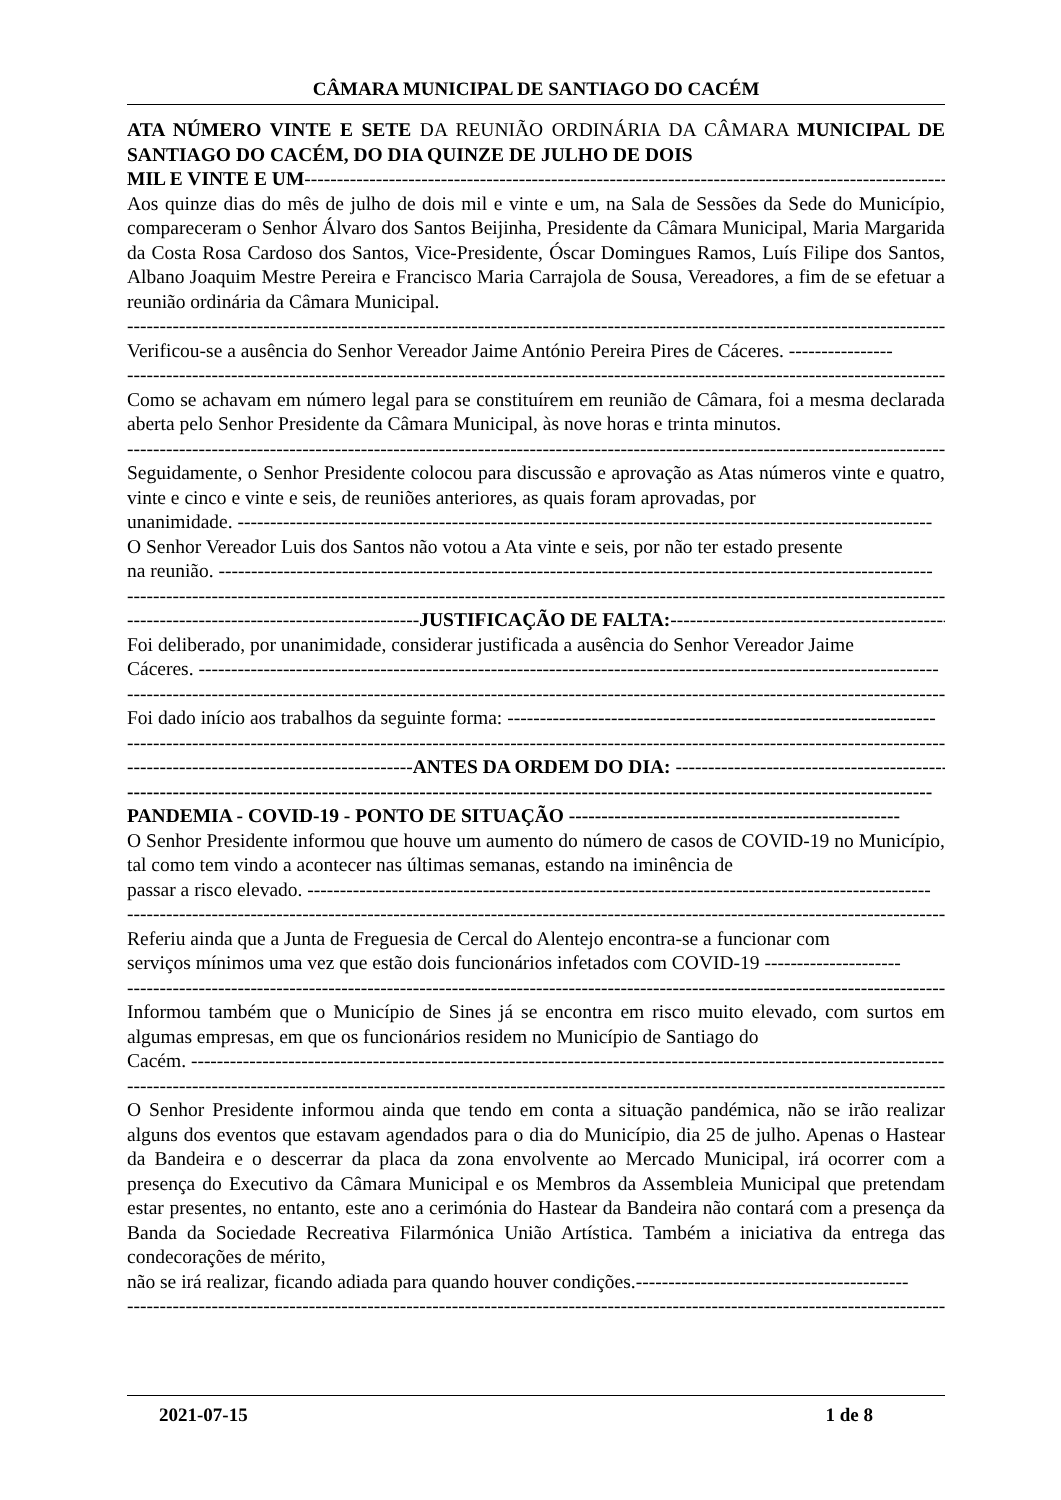CÂMARA MUNICIPAL DE SANTIAGO DO CACÉM
ATA NÚMERO VINTE E SETE DA REUNIÃO ORDINÁRIA DA CÂMARA MUNICIPAL DE SANTIAGO DO CACÉM, DO DIA QUINZE DE JULHO DE DOIS
MIL E VINTE E UM------------------------------------------------------------------------------------------------------
Aos quinze dias do mês de julho de dois mil e vinte e um, na Sala de Sessões da Sede do Município, compareceram o Senhor Álvaro dos Santos Beijinha, Presidente da Câmara Municipal, Maria Margarida da Costa Rosa Cardoso dos Santos, Vice-Presidente, Óscar Domingues Ramos, Luís Filipe dos Santos, Albano Joaquim Mestre Pereira e Francisco Maria Carrajola de Sousa, Vereadores, a fim de se efetuar a reunião ordinária da Câmara Municipal.
------------------------------------------------------------------------------------------------------------------------------------
Verificou-se a ausência do Senhor Vereador Jaime António Pereira Pires de Cáceres. ----------------
------------------------------------------------------------------------------------------------------------------------------------
Como se achavam em número legal para se constituírem em reunião de Câmara, foi a mesma declarada aberta pelo Senhor Presidente da Câmara Municipal, às nove horas e trinta minutos.
------------------------------------------------------------------------------------------------------------------------------------
Seguidamente, o Senhor Presidente colocou para discussão e aprovação as Atas números vinte e quatro, vinte e cinco e vinte e seis, de reuniões anteriores, as quais foram aprovadas, por
unanimidade. -----------------------------------------------------------------------------------------------------------
O Senhor Vereador Luis dos Santos não votou a Ata vinte e seis, por não ter estado presente
na reunião. --------------------------------------------------------------------------------------------------------------
------------------------------------------------------------------------------------------------------------------------------------
---------------------------------------------JUSTIFICAÇÃO DE FALTA:----------------------------------------------
Foi deliberado, por unanimidade, considerar justificada a ausência do Senhor Vereador Jaime
Cáceres. ------------------------------------------------------------------------------------------------------------------
------------------------------------------------------------------------------------------------------------------------------------
Foi dado início aos trabalhos da seguinte forma: ------------------------------------------------------------------
------------------------------------------------------------------------------------------------------------------------------------
--------------------------------------------ANTES DA ORDEM DO DIA: ----------------------------------------------
----------------------------------------------------------------------------------------------------------------------------
PANDEMIA - COVID-19 - PONTO DE SITUAÇÃO ---------------------------------------------------
O Senhor Presidente informou que houve um aumento do número de casos de COVID-19 no Município, tal como tem vindo a acontecer nas últimas semanas, estando na iminência de
passar a risco elevado. ------------------------------------------------------------------------------------------------
------------------------------------------------------------------------------------------------------------------------------------
Referiu ainda que a Junta de Freguesia de Cercal do Alentejo encontra-se a funcionar com
serviços mínimos uma vez que estão dois funcionários infetados com COVID-19 ---------------------
------------------------------------------------------------------------------------------------------------------------------------
Informou também que o Município de Sines já se encontra em risco muito elevado, com surtos em algumas empresas, em que os funcionários residem no Município de Santiago do
Cacém. --------------------------------------------------------------------------------------------------------------------
------------------------------------------------------------------------------------------------------------------------------------
O Senhor Presidente informou ainda que tendo em conta a situação pandémica, não se irão realizar alguns dos eventos que estavam agendados para o dia do Município, dia 25 de julho. Apenas o Hastear da Bandeira e o descerrar da placa da zona envolvente ao Mercado Municipal, irá ocorrer com a presença do Executivo da Câmara Municipal e os Membros da Assembleia Municipal que pretendam estar presentes, no entanto, este ano a cerimónia do Hastear da Bandeira não contará com a presença da Banda da Sociedade Recreativa Filarmónica União Artística. Também a iniciativa da entrega das condecorações de mérito,
não se irá realizar, ficando adiada para quando houver condições.------------------------------------------
------------------------------------------------------------------------------------------------------------------------------------
2021-07-15 1 de 8